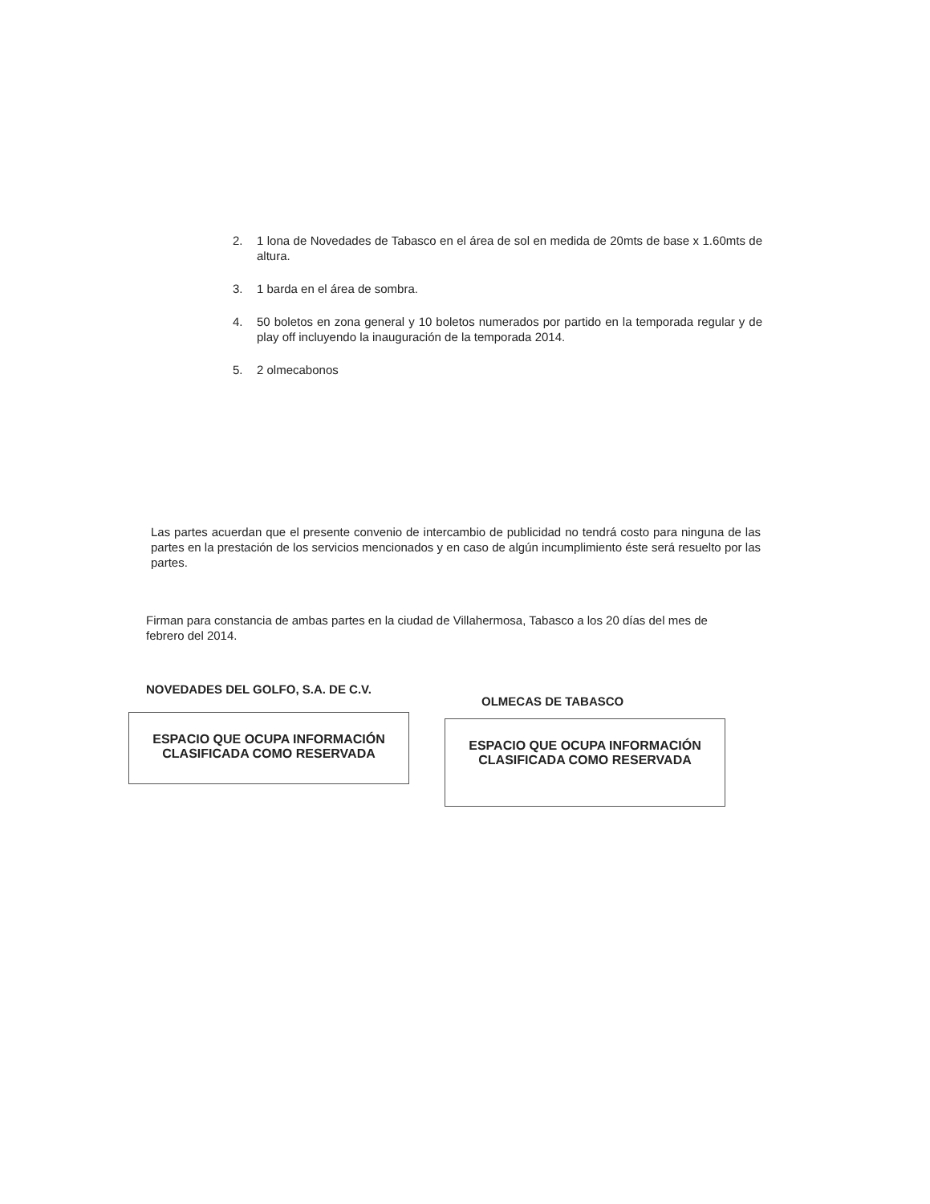2. 1 lona de Novedades de Tabasco en el área de sol en medida de 20mts de base x 1.60mts de altura.
3. 1 barda en el área de sombra.
4. 50 boletos en zona general y 10 boletos numerados por partido en la temporada regular y de play off incluyendo la inauguración de la temporada 2014.
5. 2 olmecabonos
Las partes acuerdan que el presente convenio de intercambio de publicidad no tendrá costo para ninguna de las partes en la prestación de los servicios mencionados y en caso de algún incumplimiento éste será resuelto por las partes.
Firman para constancia de ambas partes en la ciudad de Villahermosa, Tabasco a los 20 días del mes de febrero del 2014.
NOVEDADES DEL GOLFO, S.A. DE C.V.
OLMECAS DE TABASCO
ESPACIO QUE OCUPA INFORMACIÓN
CLASIFICADA COMO RESERVADA
ESPACIO QUE OCUPA INFORMACIÓN
CLASIFICADA COMO RESERVADA